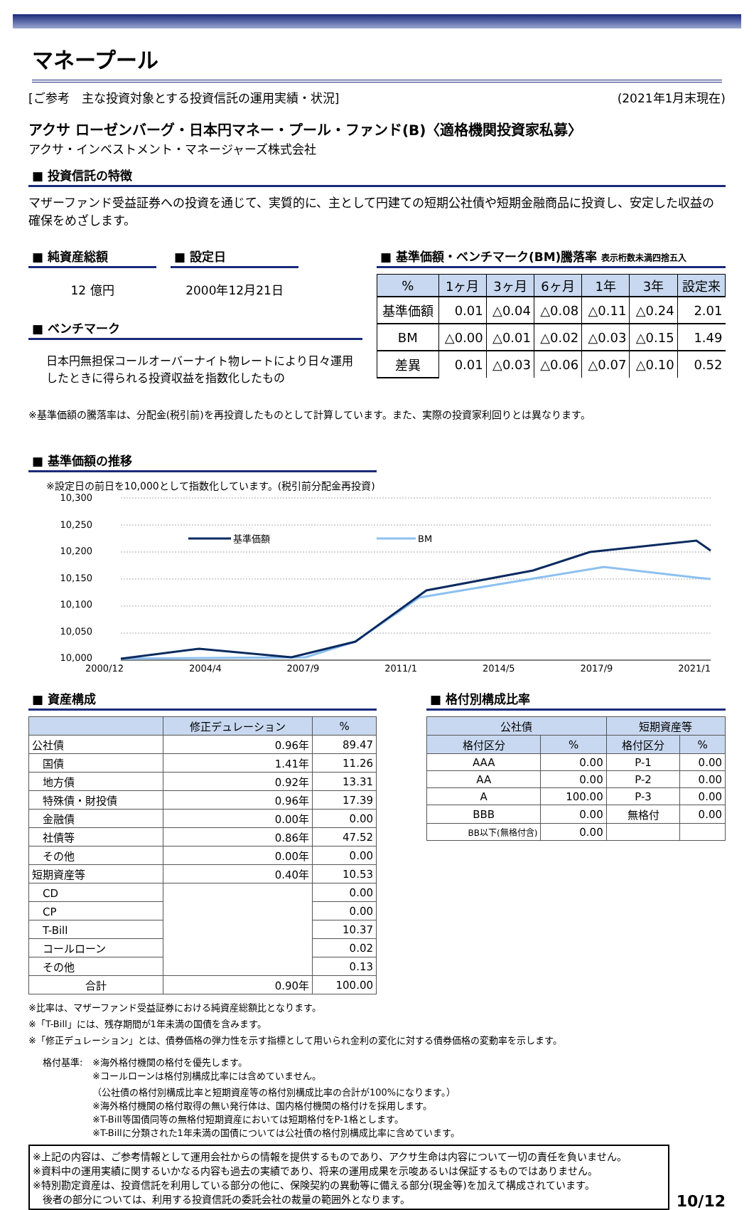マネープール
[ご参考　主な投資対象とする投資信託の運用実績・状況] (2021年1月末現在)
アクサ ローゼンバーグ・日本円マネー・プール・ファンド(B)〈適格機関投資家私募〉
アクサ・インベストメント・マネージャーズ株式会社
■ 投資信託の特徴
マザーファンド受益証券への投資を通じて、実質的に、主として円建ての短期公社債や短期金融商品に投資し、安定した収益の確保をめざします。
■ 純資産総額
12 億円
■ 設定日
2000年12月21日
■ ベンチマーク
日本円無担保コールオーバーナイト物レートにより日々運用したときに得られる投資収益を指数化したもの
■ 基準価額・ベンチマーク(BM)騰落率 表示桁数未満四捨五入
| % | 1ヶ月 | 3ヶ月 | 6ヶ月 | 1年 | 3年 | 設定来 |
| --- | --- | --- | --- | --- | --- | --- |
| 基準価額 | 0.01 | △0.04 | △0.08 | △0.11 | △0.24 | 2.01 |
| BM | △0.00 | △0.01 | △0.02 | △0.03 | △0.15 | 1.49 |
| 差異 | 0.01 | △0.03 | △0.06 | △0.07 | △0.10 | 0.52 |
※基準価額の騰落率は、分配金(税引前)を再投資したものとして計算しています。また、実際の投資家利回りとは異なります。
■ 基準価額の推移
※設定日の前日を10,000として指数化しています。(税引前分配金再投資)
10,300
10,250
10,200
10,150
10,100
10,050
10,000
基準価額
BM
2000/12 2004/4 2007/9 2011/1 2014/5 2017/9 2021/1
■ 資産構成
| | 修正デュレーション | % |
| --- | --- | --- |
| 公社債 | 0.96年 | 89.47 |
| 国債 | 1.41年 | 11.26 |
| 地方債 | 0.92年 | 13.31 |
| 特殊債・財投債 | 0.96年 | 17.39 |
| 金融債 | 0.00年 | 0.00 |
| 社債等 | 0.86年 | 47.52 |
| その他 | 0.00年 | 0.00 |
| 短期資産等 | 0.40年 | 10.53 |
| CD | | 0.00 |
| CP | | 0.00 |
| T-Bill | | 10.37 |
| コールローン | | 0.02 |
| その他 | | 0.13 |
| 合計 | 0.90年 | 100.00 |
■ 格付別構成比率
| 公社債 | | 短期資産等 | |
| --- | --- | --- | --- |
| 格付区分 | % | 格付区分 | % |
| AAA | 0.00 | P-1 | 0.00 |
| AA | 0.00 | P-2 | 0.00 |
| A | 100.00 | P-3 | 0.00 |
| BBB | 0.00 | 無格付 | 0.00 |
| BB以下(無格付含) | 0.00 | | |
※比率は、マザーファンド受益証券における純資産総額比となります。
※「T-Bill」には、残存期間が1年未満の国債を含みます。
※「修正デュレーション」とは、債券価格の弾力性を示す指標として用いられ金利の変化に対する債券価格の変動率を示します。
格付基準: ※海外格付機関の格付を優先します。
※コールローンは格付別構成比率には含めていません。
（公社債の格付別構成比率と短期資産等の格付別構成比率の合計が100%になります。）
※海外格付機関の格付取得の無い発行体は、国内格付機関の格付けを採用します。
※T-Bill等国債同等の無格付短期資産においては短期格付をP-1格とします。
※T-Billに分類された1年未満の国債については公社債の格付別構成比率に含めています。
※上記の内容は、ご参考情報として運用会社からの情報を提供するものであり、アクサ生命は内容について一切の責任を負いません。
※資料中の運用実績に関するいかなる内容も過去の実績であり、将来の運用成果を示唆あるいは保証するものではありません。
※特別勘定資産は、投資信託を利用している部分の他に、保険契約の異動等に備える部分(現金等)を加えて構成されています。
　後者の部分については、利用する投資信託の委託会社の裁量の範囲外となります。
10/12